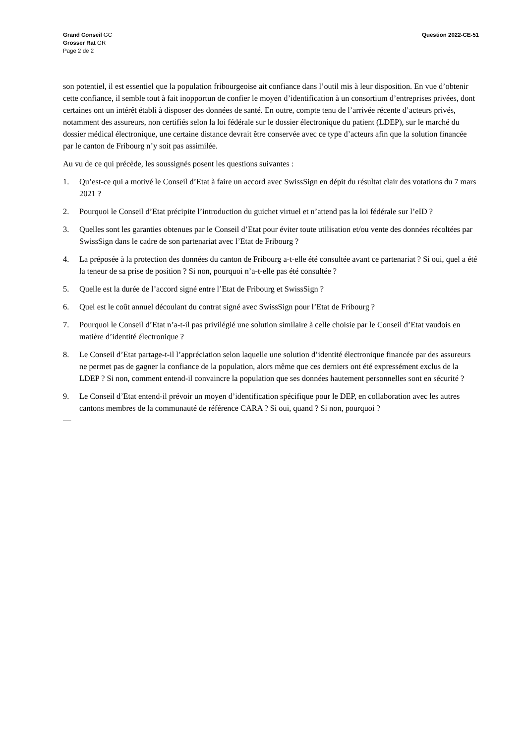Grand Conseil GC
Grosser Rat GR
Page 2 de 2
Question 2022-CE-51
son potentiel, il est essentiel que la population fribourgeoise ait confiance dans l’outil mis à leur disposition. En vue d’obtenir cette confiance, il semble tout à fait inopportun de confier le moyen d’identification à un consortium d’entreprises privées, dont certaines ont un intérêt établi à disposer des données de santé. En outre, compte tenu de l’arrivée récente d’acteurs privés, notamment des assureurs, non certifiés selon la loi fédérale sur le dossier électronique du patient (LDEP), sur le marché du dossier médical électronique, une certaine distance devrait être conservée avec ce type d’acteurs afin que la solution financée par le canton de Fribourg n’y soit pas assimilée.
Au vu de ce qui précède, les soussignés posent les questions suivantes :
1. Qu’est-ce qui a motivé le Conseil d’Etat à faire un accord avec SwissSign en dépit du résultat clair des votations du 7 mars 2021 ?
2. Pourquoi le Conseil d’Etat précipite l’introduction du guichet virtuel et n’attend pas la loi fédérale sur l’eID ?
3. Quelles sont les garanties obtenues par le Conseil d’Etat pour éviter toute utilisation et/ou vente des données récoltées par SwissSign dans le cadre de son partenariat avec l’Etat de Fribourg ?
4. La préposée à la protection des données du canton de Fribourg a-t-elle été consultée avant ce partenariat ? Si oui, quel a été la teneur de sa prise de position ? Si non, pourquoi n’a-t-elle pas été consultée ?
5. Quelle est la durée de l’accord signé entre l’Etat de Fribourg et SwissSign ?
6. Quel est le coût annuel découlant du contrat signé avec SwissSign pour l’Etat de Fribourg ?
7. Pourquoi le Conseil d’Etat n’a-t-il pas privilégié une solution similaire à celle choisie par le Conseil d’Etat vaudois en matière d’identité électronique ?
8. Le Conseil d’Etat partage-t-il l’appréciation selon laquelle une solution d’identité électronique financée par des assureurs ne permet pas de gagner la confiance de la population, alors même que ces derniers ont été expressément exclus de la LDEP ? Si non, comment entend-il convaincre la population que ses données hautement personnelles sont en sécurité ?
9. Le Conseil d’Etat entend-il prévoir un moyen d’identification spécifique pour le DEP, en collaboration avec les autres cantons membres de la communauté de référence CARA ? Si oui, quand ? Si non, pourquoi ?
—